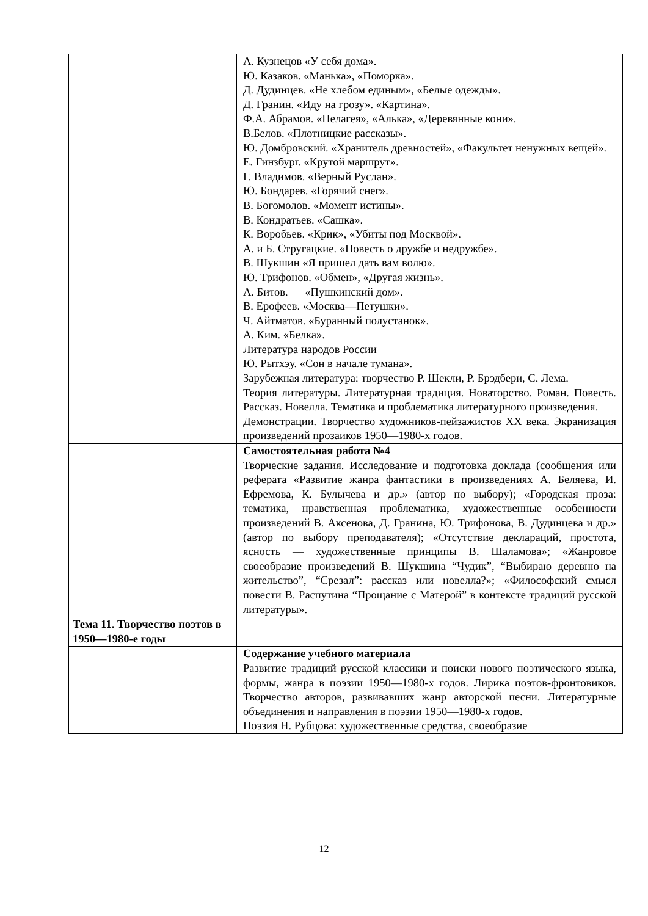| | А. Кузнецов «У себя дома». Ю. Казаков. «Манька», «Поморка». Д. Дудинцев. «Не хлебом единым», «Белые одежды». Д. Гранин. «Иду на грозу». «Картина». Ф.А. Абрамов. «Пелагея», «Алька», «Деревянные кони». В.Белов. «Плотницкие рассказы». Ю. Домбровский. «Хранитель древностей», «Факультет ненужных вещей». Е. Гинзбург. «Крутой маршрут». Г. Владимов. «Верный Руслан». Ю. Бондарев. «Горячий снег». В. Богомолов. «Момент истины». В. Кондратьев. «Сашка». К. Воробьев. «Крик», «Убиты под Москвой». А. и Б. Стругацкие. «Повесть о дружбе и недружбе». В. Шукшин «Я пришел дать вам волю». Ю. Трифонов. «Обмен», «Другая жизнь». А. Битов. «Пушкинский дом». В. Ерофеев. «Москва—Петушки». Ч. Айтматов. «Буранный полустанок». А. Ким. «Белка». Литература народов России Ю. Рытхэу. «Сон в начале тумана». Зарубежная литература: творчество Р. Шекли, Р. Брэдбери, С. Лема. Теория литературы. Литературная традиция. Новаторство. Роман. Повесть. Рассказ. Новелла. Тематика и проблематика литературного произведения. Демонстрации. Творчество художников-пейзажистов XX века. Экранизация произведений прозаиков 1950—1980-х годов. |
| | Самостоятельная работа №4 Творческие задания. Исследование и подготовка доклада (сообщения или реферата «Развитие жанра фантастики в произведениях А. Беляева, И. Ефремова, К. Булычева и др.» (автор по выбору); «Городская проза: тематика, нравственная проблематика, художественные особенности произведений В. Аксенова, Д. Гранина, Ю. Трифонова, В. Дудинцева и др.» (автор по выбору преподавателя); «Отсутствие деклараций, простота, ясность — художественные принципы В. Шаламова»; «Жанровое своеобразие произведений В. Шукшина “Чудик”, “Выбираю деревню на жительство”, “Срезал”: рассказ или новелла?»; «Философский смысл повести В. Распутина “Прощание с Матерой” в контексте традиций русской литературы». |
| Тема 11. Творчество поэтов в 1950—1980-е годы | |
| | Содержание учебного материала Развитие традиций русской классики и поиски нового поэтического языка, формы, жанра в поэзии 1950—1980-х годов. Лирика поэтов-фронтовиков. Творчество авторов, развивавших жанр авторской песни. Литературные объединения и направления в поэзии 1950—1980-х годов. Поэзия Н. Рубцова: художественные средства, своеобразие |
12